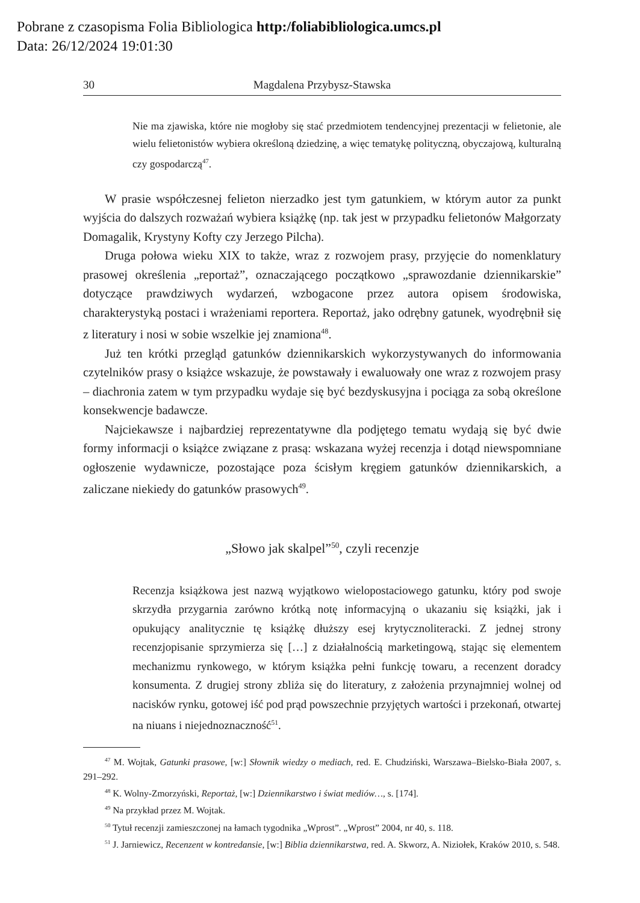Pobrane z czasopisma Folia Bibliologica http:/foliabibliologica.umcs.pl
Data: 26/12/2024 19:01:30
30 Magdalena Przybysz-Stawska
Nie ma zjawiska, które nie mogłoby się stać przedmiotem tendencyjnej prezentacji w felietonie, ale wielu felietonistów wybiera określoną dziedzinę, a więc tematykę polityczną, obyczajową, kulturalną czy gospodarczą<sup>47</sup>.
W prasie współczesnej felieton nierzadko jest tym gatunkiem, w którym autor za punkt wyjścia do dalszych rozważań wybiera książkę (np. tak jest w przypadku felietonów Małgorzaty Domagalik, Krystyny Kofty czy Jerzego Pilcha).
Druga połowa wieku XIX to także, wraz z rozwojem prasy, przyjęcie do nomenklatury prasowej określenia „reportaż”, oznaczającego początkowo „sprawozdanie dziennikarskie” dotyczące prawdziwych wydarzeń, wzbogacone przez autora opisem środowiska, charakterystyką postaci i wrażeniami reportera. Reportaż, jako odrębny gatunek, wyodrębnił się z literatury i nosi w sobie wszelkie jej znamiona<sup>48</sup>.
Już ten krótki przegląd gatunków dziennikarskich wykorzystywanych do informowania czytelników prasy o książce wskazuje, że powstawały i ewaluowały one wraz z rozwojem prasy – diachronia zatem w tym przypadku wydaje się być bezdyskusyjna i pociąga za sobą określone konsekwencje badawcze.
Najciekawsze i najbardziej reprezentatywne dla podjętego tematu wydają się być dwie formy informacji o książce związane z prasą: wskazana wyżej recenzja i dotąd niewspomniane ogłoszenie wydawnicze, pozostające poza ścisłym kręgiem gatunków dziennikarskich, a zaliczane niekiedy do gatunków prasowych<sup>49</sup>.
„Słowo jak skalpel”<sup>50</sup>, czyli recenzje
Recenzja książkowa jest nazwą wyjątkowo wielopostaciowego gatunku, który pod swoje skrzydła przygarnia zarówno krótką notę informacyjną o ukazaniu się książki, jak i opukujący analitycznie tę książkę dłuższy esej krytycznoliteracki. Z jednej strony recenzjopisanie sprzymierza się […] z działalnością marketingową, stając się elementem mechanizmu rynkowego, w którym książka pełni funkcję towaru, a recenzent doradcy konsumenta. Z drugiej strony zbliża się do literatury, z założenia przynajmniej wolnej od nacisków rynku, gotowej iść pod prąd powszechnie przyjętych wartości i przekonań, otwartej na niuans i niejednoznaczność<sup>51</sup>.
<sup>47</sup> M. Wojtak, Gatunki prasowe, [w:] Słownik wiedzy o mediach, red. E. Chudziński, Warszawa–Bielsko-Biała 2007, s. 291–292.
<sup>48</sup> K. Wolny-Zmorzyński, Reportaż, [w:] Dziennikarstwo i świat mediów…, s. [174].
<sup>49</sup> Na przykład przez M. Wojtak.
<sup>50</sup> Tytuł recenzji zamieszczonej na łamach tygodnika „Wprost”. „Wprost” 2004, nr 40, s. 118.
<sup>51</sup> J. Jarniewicz, Recenzent w kontredansie, [w:] Biblia dziennikarstwa, red. A. Skworz, A. Niziołek, Kraków 2010, s. 548.